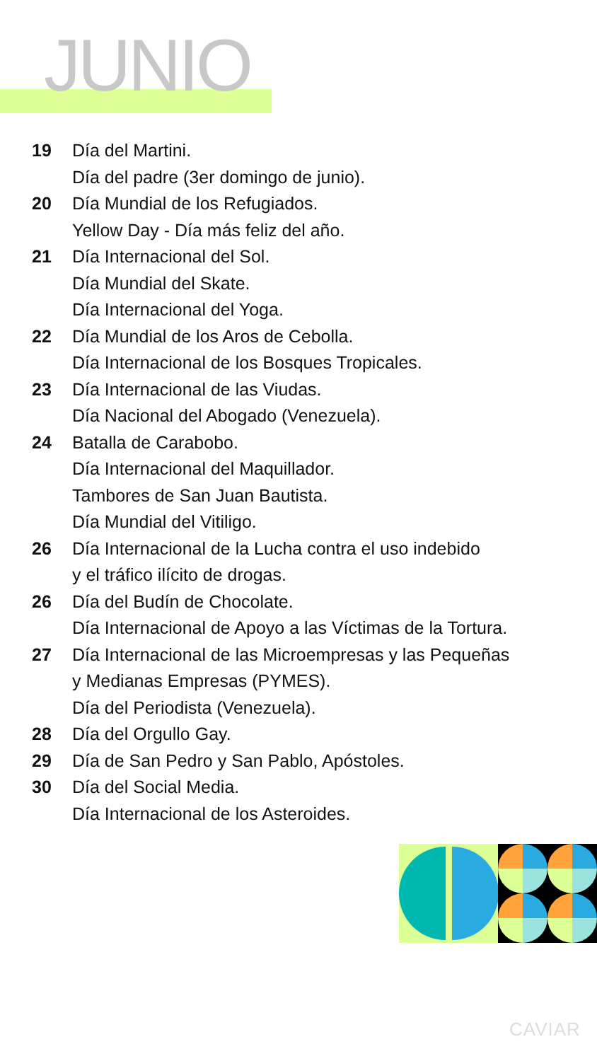JUNIO
19 Día del Martini.
Día del padre (3er domingo de junio).
20 Día Mundial de los Refugiados.
Yellow Day - Día más feliz del año.
21 Día Internacional del Sol.
Día Mundial del Skate.
Día Internacional del Yoga.
22 Día Mundial de los Aros de Cebolla.
Día Internacional de los Bosques Tropicales.
23 Día Internacional de las Viudas.
Día Nacional del Abogado (Venezuela).
24 Batalla de Carabobo.
Día Internacional del Maquillador.
Tambores de San Juan Bautista.
Día Mundial del Vitiligo.
26 Día Internacional de la Lucha contra el uso indebido
y el tráfico ilícito de drogas.
26 Día del Budín de Chocolate.
Día Internacional de Apoyo a las Víctimas de la Tortura.
27 Día Internacional de las Microempresas y las Pequeñas
y Medianas Empresas (PYMES).
Día del Periodista (Venezuela).
28 Día del Orgullo Gay.
29 Día de San Pedro y San Pablo, Apóstoles.
30 Día del Social Media.
Día Internacional de los Asteroides.
CAVIAR